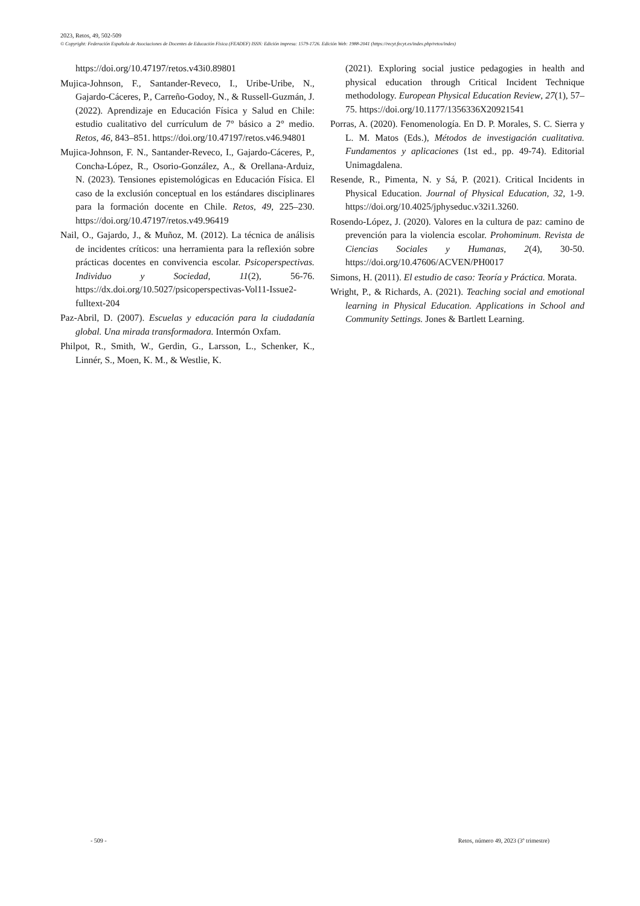2023, Retos, 49, 502-509
© Copyright: Federación Española de Asociaciones de Docentes de Educación Física (FEADEF) ISSN: Edición impresa: 1579-1726. Edición Web: 1988-2041 (https://recyt.fecyt.es/index.php/retos/index)
https://doi.org/10.47197/retos.v43i0.89801
Mujica-Johnson, F., Santander-Reveco, I., Uribe-Uribe, N., Gajardo-Cáceres, P., Carreño-Godoy, N., & Russell-Guzmán, J. (2022). Aprendizaje en Educación Física y Salud en Chile: estudio cualitativo del currículum de 7° básico a 2° medio. Retos, 46, 843–851. https://doi.org/10.47197/retos.v46.94801
Mujica-Johnson, F. N., Santander-Reveco, I., Gajardo-Cáceres, P., Concha-López, R., Osorio-González, A., & Orellana-Arduiz, N. (2023). Tensiones epistemológicas en Educación Física. El caso de la exclusión conceptual en los estándares disciplinares para la formación docente en Chile. Retos, 49, 225–230. https://doi.org/10.47197/retos.v49.96419
Nail, O., Gajardo, J., & Muñoz, M. (2012). La técnica de análisis de incidentes críticos: una herramienta para la reflexión sobre prácticas docentes en convivencia escolar. Psicoperspectivas. Individuo y Sociedad, 11(2), 56-76. https://dx.doi.org/10.5027/psicoperspectivas-Vol11-Issue2-fulltext-204
Paz-Abril, D. (2007). Escuelas y educación para la ciudadanía global. Una mirada transformadora. Intermón Oxfam.
Philpot, R., Smith, W., Gerdin, G., Larsson, L., Schenker, K., Linnér, S., Moen, K. M., & Westlie, K.
(2021). Exploring social justice pedagogies in health and physical education through Critical Incident Technique methodology. European Physical Education Review, 27(1), 57–75. https://doi.org/10.1177/1356336X20921541
Porras, A. (2020). Fenomenología. En D. P. Morales, S. C. Sierra y L. M. Matos (Eds.), Métodos de investigación cualitativa. Fundamentos y aplicaciones (1st ed., pp. 49-74). Editorial Unimagdalena.
Resende, R., Pimenta, N. y Sá, P. (2021). Critical Incidents in Physical Education. Journal of Physical Education, 32, 1-9. https://doi.org/10.4025/jphyseduc.v32i1.3260.
Rosendo-López, J. (2020). Valores en la cultura de paz: camino de prevención para la violencia escolar. Prohominum. Revista de Ciencias Sociales y Humanas, 2(4), 30-50. https://doi.org/10.47606/ACVEN/PH0017
Simons, H. (2011). El estudio de caso: Teoría y Práctica. Morata.
Wright, P., & Richards, A. (2021). Teaching social and emotional learning in Physical Education. Applications in School and Community Settings. Jones & Bartlett Learning.
- 509 - Retos, número 49, 2023 (3º trimestre)